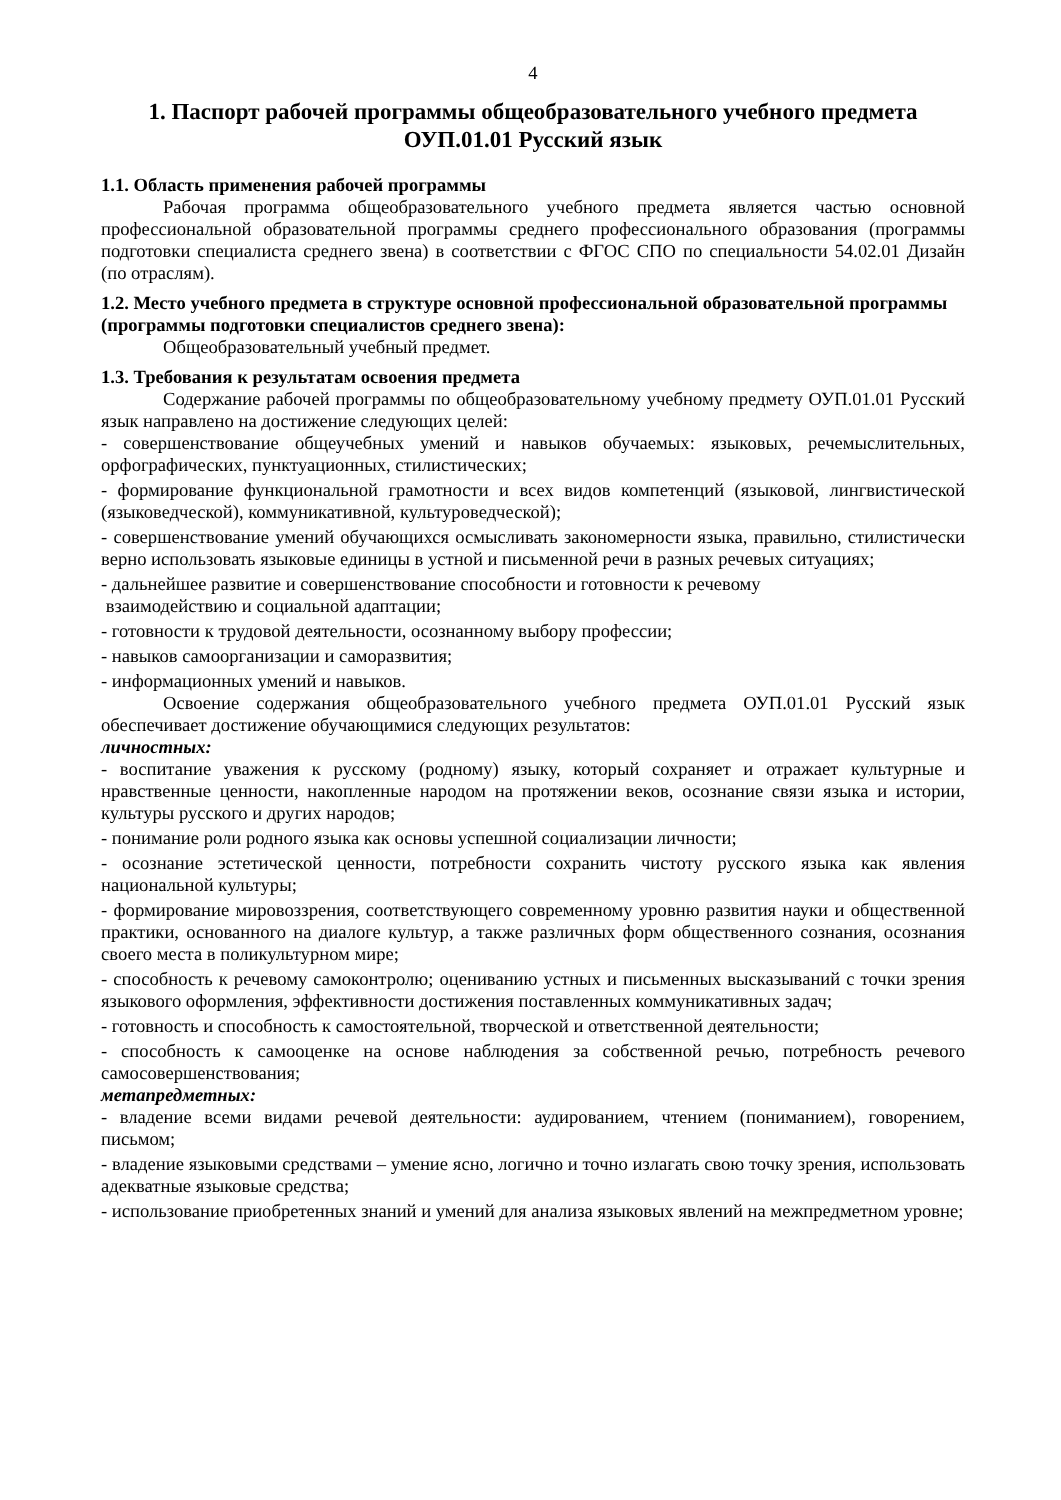4
1. Паспорт рабочей программы общеобразовательного учебного предмета
ОУП.01.01 Русский язык
1.1. Область применения рабочей программы
Рабочая программа общеобразовательного учебного предмета является частью основной профессиональной образовательной программы среднего профессионального образования (программы подготовки специалиста среднего звена) в соответствии с ФГОС СПО по специальности 54.02.01 Дизайн (по отраслям).
1.2. Место учебного предмета в структуре основной профессиональной образовательной программы (программы подготовки специалистов среднего звена):
Общеобразовательный учебный предмет.
1.3. Требования к результатам освоения предмета
Содержание рабочей программы по общеобразовательному учебному предмету ОУП.01.01 Русский язык направлено на достижение следующих целей:
- совершенствование общеучебных умений и навыков обучаемых: языковых, речемыслительных, орфографических, пунктуационных, стилистических;
- формирование функциональной грамотности и всех видов компетенций (языковой, лингвистической (языковедческой), коммуникативной, культуроведческой);
- совершенствование умений обучающихся осмысливать закономерности языка, правильно, стилистически верно использовать языковые единицы в устной и письменной речи в разных речевых ситуациях;
- дальнейшее развитие и совершенствование способности и готовности к речевому
взаимодействию и социальной адаптации;
- готовности к трудовой деятельности, осознанному выбору профессии;
- навыков самоорганизации и саморазвития;
- информационных умений и навыков.
Освоение содержания общеобразовательного учебного предмета ОУП.01.01 Русский язык обеспечивает достижение обучающимися следующих результатов:
личностных:
- воспитание уважения к русскому (родному) языку, который сохраняет и отражает культурные и нравственные ценности, накопленные народом на протяжении веков, осознание связи языка и истории, культуры русского и других народов;
- понимание роли родного языка как основы успешной социализации личности;
- осознание эстетической ценности, потребности сохранить чистоту русского языка как явления национальной культуры;
- формирование мировоззрения, соответствующего современному уровню развития науки и общественной практики, основанного на диалоге культур, а также различных форм общественного сознания, осознания своего места в поликультурном мире;
- способность к речевому самоконтролю; оцениванию устных и письменных высказываний с точки зрения языкового оформления, эффективности достижения поставленных коммуникативных задач;
- готовность и способность к самостоятельной, творческой и ответственной деятельности;
- способность к самооценке на основе наблюдения за собственной речью, потребность речевого самосовершенствования;
метапредметных:
- владение всеми видами речевой деятельности: аудированием, чтением (пониманием), говорением, письмом;
- владение языковыми средствами – умение ясно, логично и точно излагать свою точку зрения, использовать адекватные языковые средства;
- использование приобретенных знаний и умений для анализа языковых явлений на межпредметном уровне;